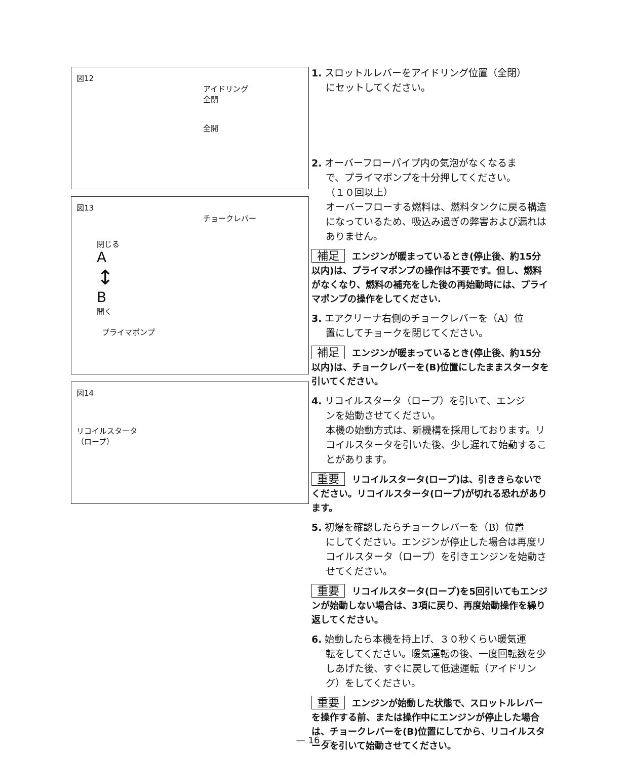図12
アイドリング
全閉
全開
図13
チョークレバー
閉じる
A
↕
B
開く
プライマポンプ
図14
リコイルスタータ
（ロープ）
1. スロットルレバーをアイドリング位置（全閉）
にセットしてください。
2. オーバーフローパイプ内の気泡がなくなるま
で、プライマポンプを十分押してください。
（１０回以上）
オーバーフローする燃料は、燃料タンクに戻る構造になっているため、吸込み過ぎの弊害および漏れはありません。
補足 エンジンが暖まっているとき(停止後、約15分以内)は、プライマポンプの操作は不要です。但し、燃料がなくなり、燃料の補充をした後の再始動時には、プライマポンプの操作をしてください.
3. エアクリーナ右側のチョークレバーを（A）位
置にしてチョークを閉じてください。
補足 エンジンが暖まっているとき(停止後、約15分以内)は、チョークレバーを(B)位置にしたままスタータを引いてください。
4. リコイルスタータ（ロープ）を引いて、エンジ
ンを始動させてください。
本機の始動方式は、新機構を採用しております。リコイルスタータを引いた後、少し遅れて始動することがあります。
重要 リコイルスタータ(ロープ)は、引ききらないでください。リコイルスタータ(ロープ)が切れる恐れがあります。
5. 初爆を確認したらチョークレバーを（B）位置
にしてください。エンジンが停止した場合は再度リコイルスタータ（ロープ）を引きエンジンを始動させてください。
重要 リコイルスタータ(ロープ)を5回引いてもエンジンが始動しない場合は、3項に戻り、再度始動操作を繰り返してください。
6. 始動したら本機を持上げ、３０秒くらい暖気運
転をしてください。暖気運転の後、一度回転数を少しあげた後、すぐに戻して低速運転（アイドリング）をしてください。
重要 エンジンが始動した状態で、スロットルレバーを操作する前、または操作中にエンジンが停止した場合は、チョークレバーを(B)位置にしてから、リコイルスタータを引いて始動させてください。
— 16 —